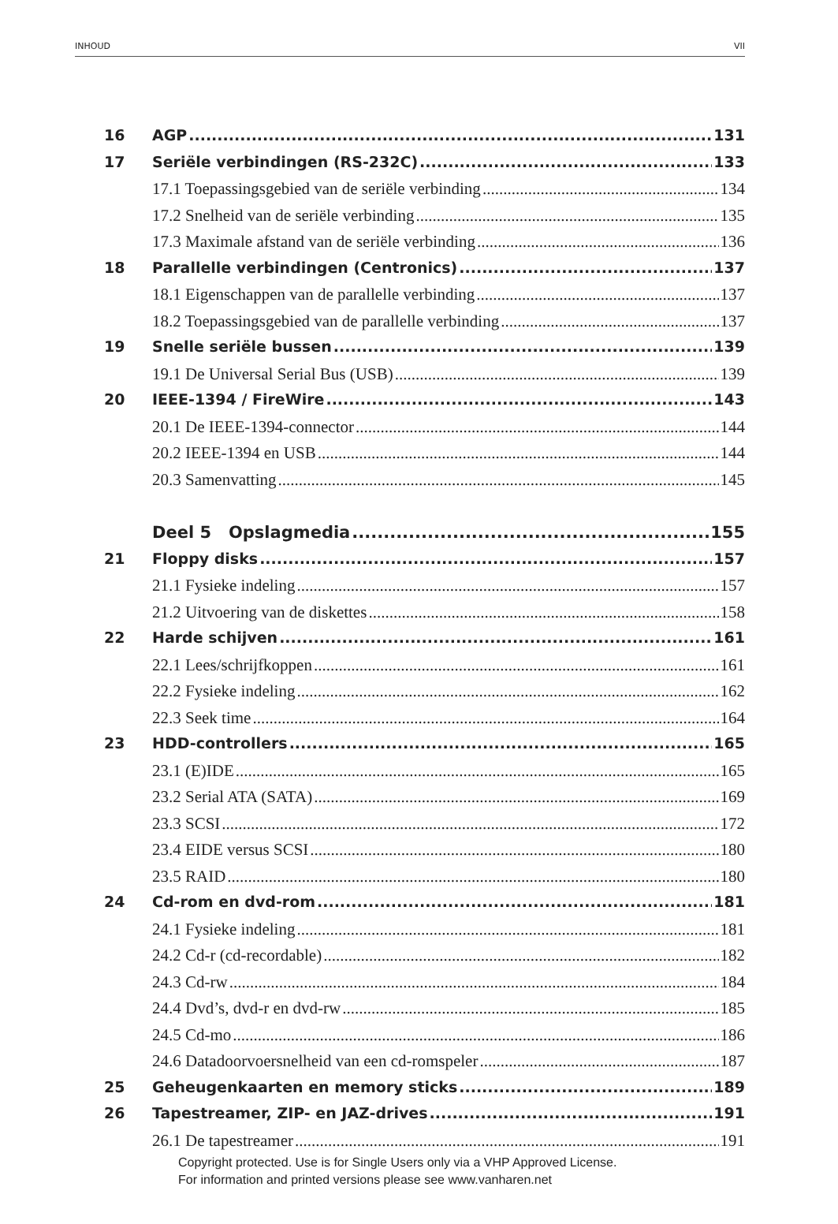INHOUD VII
16 AGP 131
17 Seriële verbindingen (RS-232C) 133
17.1 Toepassingsgebied van de seriële verbinding 134
17.2 Snelheid van de seriële verbinding 135
17.3 Maximale afstand van de seriële verbinding 136
18 Parallelle verbindingen (Centronics) 137
18.1 Eigenschappen van de parallelle verbinding 137
18.2 Toepassingsgebied van de parallelle verbinding 137
19 Snelle seriële bussen 139
19.1 De Universal Serial Bus (USB) 139
20 IEEE-1394 / FireWire 143
20.1 De IEEE-1394-connector 144
20.2 IEEE-1394 en USB 144
20.3 Samenvatting 145
Deel 5 Opslagmedia 155
21 Floppy disks 157
21.1 Fysieke indeling 157
21.2 Uitvoering van de diskettes 158
22 Harde schijven 161
22.1 Lees/schrijfkoppen 161
22.2 Fysieke indeling 162
22.3 Seek time 164
23 HDD-controllers 165
23.1 (E)IDE 165
23.2 Serial ATA (SATA) 169
23.3 SCSI 172
23.4 EIDE versus SCSI 180
23.5 RAID 180
24 Cd-rom en dvd-rom 181
24.1 Fysieke indeling 181
24.2 Cd-r (cd-recordable) 182
24.3 Cd-rw 184
24.4 Dvd’s, dvd-r en dvd-rw 185
24.5 Cd-mo 186
24.6 Datadoorvoersnelheid van een cd-romspeler 187
25 Geheugenkaarten en memory sticks 189
26 Tapestreamer, ZIP- en JAZ-drives 191
26.1 De tapestreamer 191
Copyright protected. Use is for Single Users only via a VHP Approved License.
For information and printed versions please see www.vanharen.net